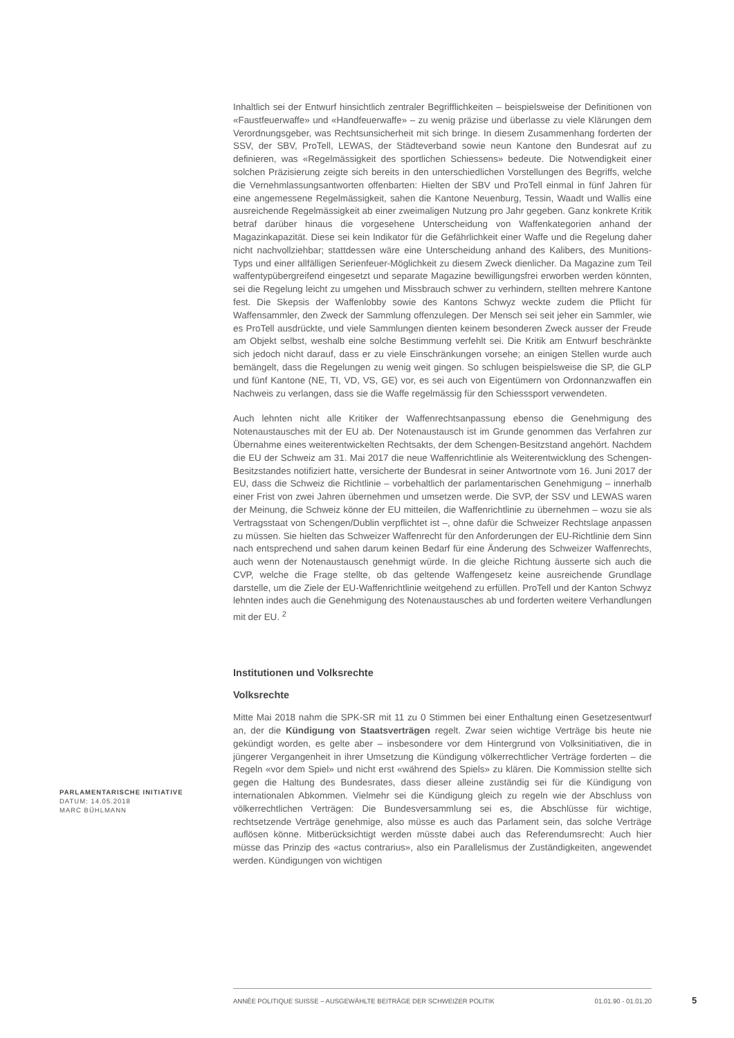Inhaltlich sei der Entwurf hinsichtlich zentraler Begrifflichkeiten – beispielsweise der Definitionen von «Faustfeuerwaffe» und «Handfeuerwaffe» – zu wenig präzise und überlasse zu viele Klärungen dem Verordnungsgeber, was Rechtsunsicherheit mit sich bringe. In diesem Zusammenhang forderten der SSV, der SBV, ProTell, LEWAS, der Städteverband sowie neun Kantone den Bundesrat auf zu definieren, was «Regelmässigkeit des sportlichen Schiessens» bedeute. Die Notwendigkeit einer solchen Präzisierung zeigte sich bereits in den unterschiedlichen Vorstellungen des Begriffs, welche die Vernehmlassungsantworten offenbarten: Hielten der SBV und ProTell einmal in fünf Jahren für eine angemessene Regelmässigkeit, sahen die Kantone Neuenburg, Tessin, Waadt und Wallis eine ausreichende Regelmässigkeit ab einer zweimaligen Nutzung pro Jahr gegeben. Ganz konkrete Kritik betraf darüber hinaus die vorgesehene Unterscheidung von Waffenkategorien anhand der Magazinkapazität. Diese sei kein Indikator für die Gefährlichkeit einer Waffe und die Regelung daher nicht nachvollziehbar; stattdessen wäre eine Unterscheidung anhand des Kalibers, des Munitions-Typs und einer allfälligen Serienfeuer-Möglichkeit zu diesem Zweck dienlicher. Da Magazine zum Teil waffentypübergreifend eingesetzt und separate Magazine bewilligungsfrei erworben werden könnten, sei die Regelung leicht zu umgehen und Missbrauch schwer zu verhindern, stellten mehrere Kantone fest. Die Skepsis der Waffenlobby sowie des Kantons Schwyz weckte zudem die Pflicht für Waffensammler, den Zweck der Sammlung offenzulegen. Der Mensch sei seit jeher ein Sammler, wie es ProTell ausdrückte, und viele Sammlungen dienten keinem besonderen Zweck ausser der Freude am Objekt selbst, weshalb eine solche Bestimmung verfehlt sei. Die Kritik am Entwurf beschränkte sich jedoch nicht darauf, dass er zu viele Einschränkungen vorsehe; an einigen Stellen wurde auch bemängelt, dass die Regelungen zu wenig weit gingen. So schlugen beispielsweise die SP, die GLP und fünf Kantone (NE, TI, VD, VS, GE) vor, es sei auch von Eigentümern von Ordonnanzwaffen ein Nachweis zu verlangen, dass sie die Waffe regelmässig für den Schiesssport verwendeten.
Auch lehnten nicht alle Kritiker der Waffenrechtsanpassung ebenso die Genehmigung des Notenaustausches mit der EU ab. Der Notenaustausch ist im Grunde genommen das Verfahren zur Übernahme eines weiterentwickelten Rechtsakts, der dem Schengen-Besitzstand angehört. Nachdem die EU der Schweiz am 31. Mai 2017 die neue Waffenrichtlinie als Weiterentwicklung des Schengen-Besitzstandes notifiziert hatte, versicherte der Bundesrat in seiner Antwortnote vom 16. Juni 2017 der EU, dass die Schweiz die Richtlinie – vorbehaltlich der parlamentarischen Genehmigung – innerhalb einer Frist von zwei Jahren übernehmen und umsetzen werde. Die SVP, der SSV und LEWAS waren der Meinung, die Schweiz könne der EU mitteilen, die Waffenrichtlinie zu übernehmen – wozu sie als Vertragsstaat von Schengen/Dublin verpflichtet ist –, ohne dafür die Schweizer Rechtslage anpassen zu müssen. Sie hielten das Schweizer Waffenrecht für den Anforderungen der EU-Richtlinie dem Sinn nach entsprechend und sahen darum keinen Bedarf für eine Änderung des Schweizer Waffenrechts, auch wenn der Notenaustausch genehmigt würde. In die gleiche Richtung äusserte sich auch die CVP, welche die Frage stellte, ob das geltende Waffengesetz keine ausreichende Grundlage darstelle, um die Ziele der EU-Waffenrichtlinie weitgehend zu erfüllen. ProTell und der Kanton Schwyz lehnten indes auch die Genehmigung des Notenaustausches ab und forderten weitere Verhandlungen mit der EU. <sup>2</sup>
Institutionen und Volksrechte
Volksrechte
Mitte Mai 2018 nahm die SPK-SR mit 11 zu 0 Stimmen bei einer Enthaltung einen Gesetzesentwurf an, der die Kündigung von Staatsverträgen regelt. Zwar seien wichtige Verträge bis heute nie gekündigt worden, es gelte aber – insbesondere vor dem Hintergrund von Volksinitiativen, die in jüngerer Vergangenheit in ihrer Umsetzung die Kündigung völkerrechtlicher Verträge forderten – die Regeln «vor dem Spiel» und nicht erst «während des Spiels» zu klären. Die Kommission stellte sich gegen die Haltung des Bundesrates, dass dieser alleine zuständig sei für die Kündigung von internationalen Abkommen. Vielmehr sei die Kündigung gleich zu regeln wie der Abschluss von völkerrechtlichen Verträgen: Die Bundesversammlung sei es, die Abschlüsse für wichtige, rechtsetzende Verträge genehmige, also müsse es auch das Parlament sein, das solche Verträge auflösen könne. Mitberücksichtigt werden müsste dabei auch das Referendumsrecht: Auch hier müsse das Prinzip des «actus contrarius», also ein Parallelismus der Zuständigkeiten, angewendet werden. Kündigungen von wichtigen
PARLAMENTARISCHE INITIATIVE
DATUM: 14.05.2018
MARC BÜHLMANN
ANNÉE POLITIQUE SUISSE – AUSGEWÄHLTE BEITRÄGE DER SCHWEIZER POLITIK 01.01.90 - 01.01.20
5